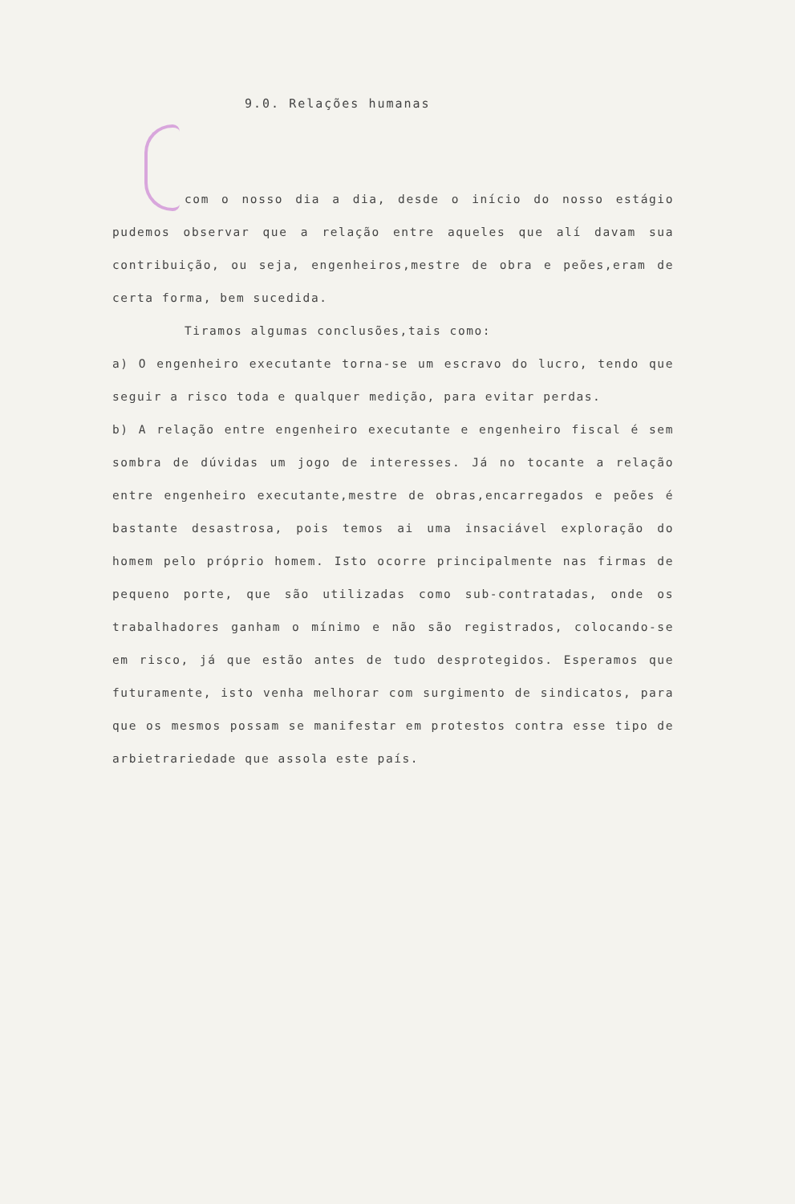9.0. Relações humanas
com o nosso dia a dia, desde o início do nosso estágio pudemos observar que a relação entre aqueles que alí davam sua contribuição, ou seja, engenheiros,mestre de obra e peões,eram de certa forma, bem sucedida.
Tiramos algumas conclusões,tais como:
a) O engenheiro executante torna-se um escravo do lucro, tendo que seguir a risco toda e qualquer medição, para evitar perdas.
b) A relação entre engenheiro executante e engenheiro fiscal é sem sombra de dúvidas um jogo de interesses. Já no tocante a relação entre engenheiro executante,mestre de obras,encarregados e peões é bastante desastrosa, pois temos ai uma insaciável exploração do homem pelo próprio homem. Isto ocorre principalmente nas firmas de pequeno porte, que são utilizadas como sub-contratadas, onde os trabalhadores ganham o mínimo e não são registrados, colocando-se em risco, já que estão antes de tudo desprotegidos. Esperamos que futuramente, isto venha melhorar com surgimento de sindicatos, para que os mesmos possam se manifestar em protestos contra esse tipo de arbietrariedade que assola este país.